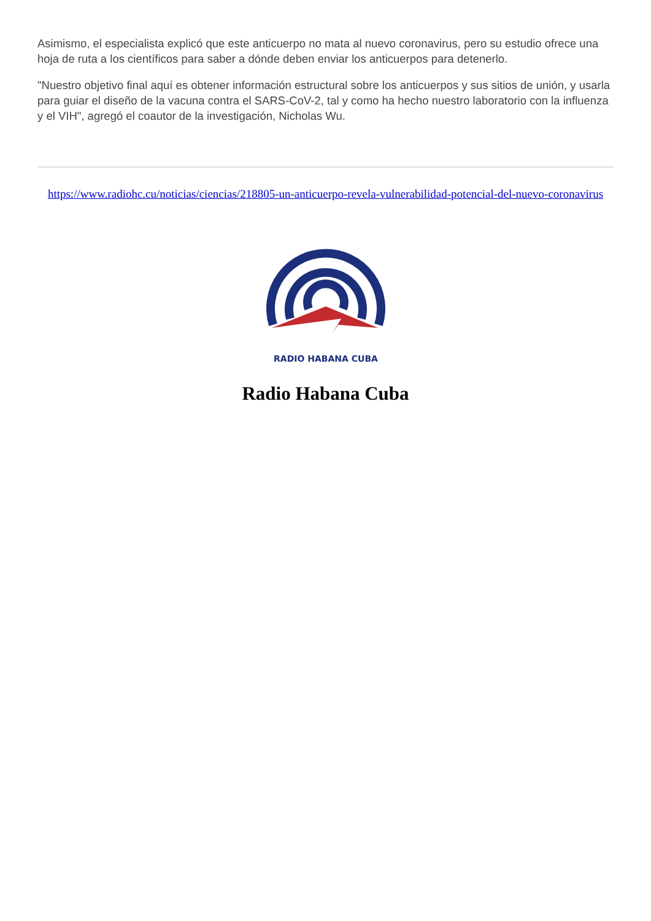Asimismo, el especialista explicó que este anticuerpo no mata al nuevo coronavirus, pero su estudio ofrece una hoja de ruta a los científicos para saber a dónde deben enviar los anticuerpos para detenerlo.
"Nuestro objetivo final aquí es obtener información estructural sobre los anticuerpos y sus sitios de unión, y usarla para guiar el diseño de la vacuna contra el SARS-CoV-2, tal y como ha hecho nuestro laboratorio con la influenza y el VIH", agregó el coautor de la investigación, Nicholas Wu.
https://www.radiohc.cu/noticias/ciencias/218805-un-anticuerpo-revela-vulnerabilidad-potencial-del-nuevo-coronavirus
RADIO HABANA CUBA
Radio Habana Cuba